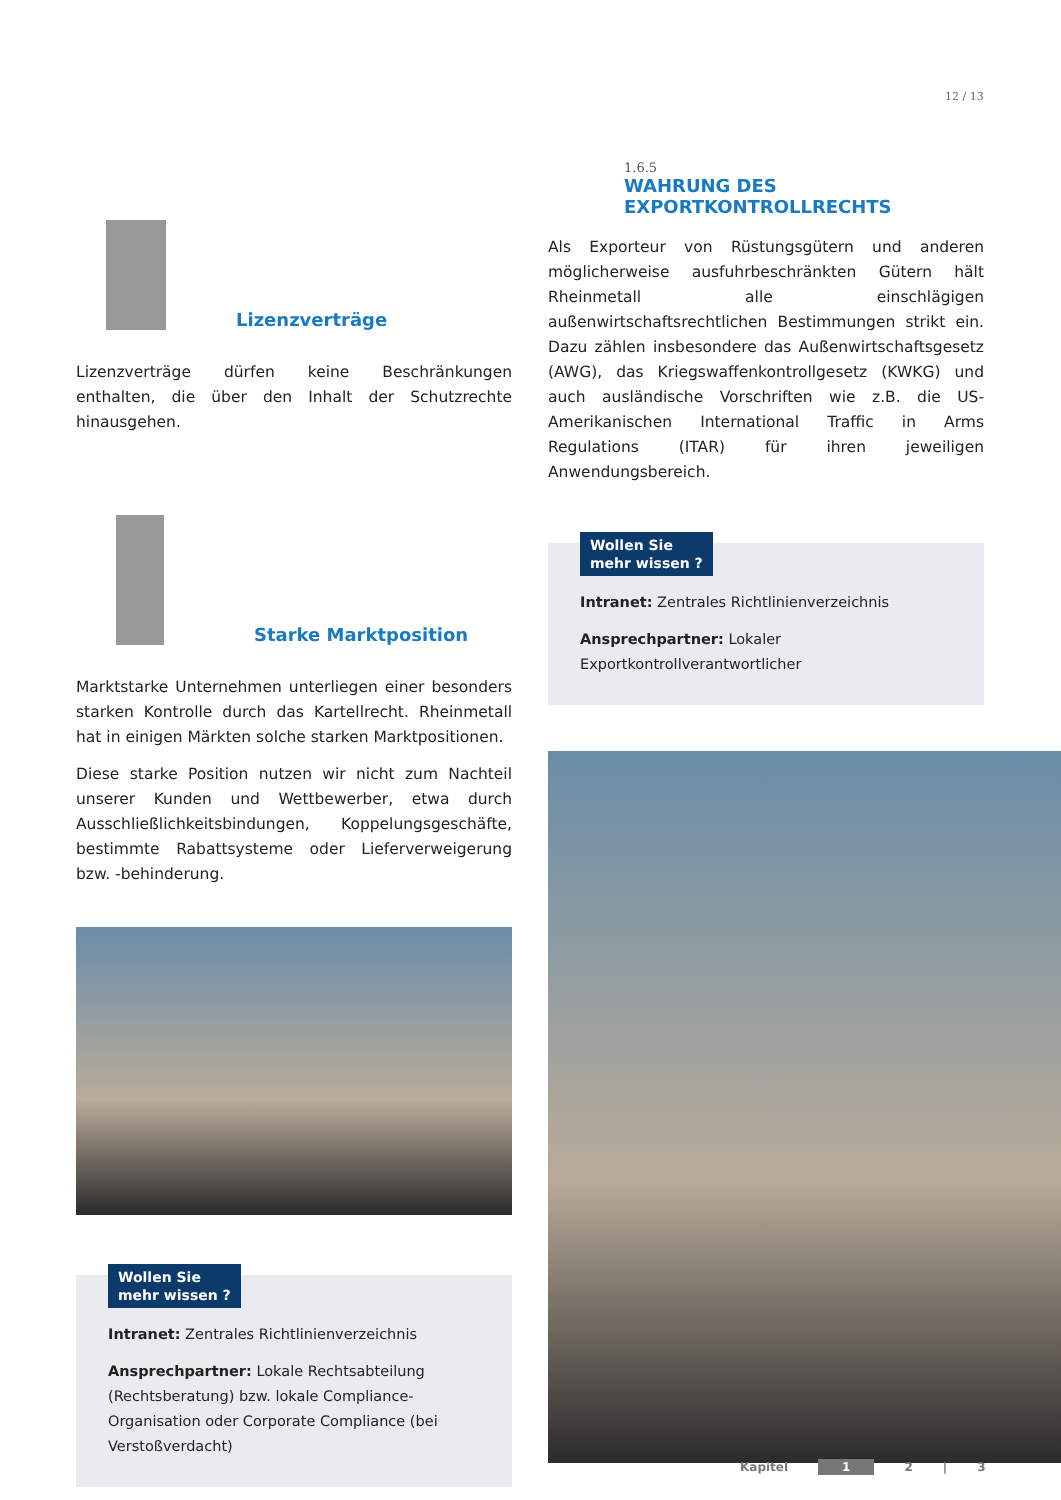12 / 13
Lizenzverträge
Lizenzverträge dürfen keine Beschränkungen enthalten, die über den Inhalt der Schutzrechte hinausgehen.
Starke Marktposition
Marktstarke Unternehmen unterliegen einer besonders starken Kontrolle durch das Kartellrecht. Rheinmetall hat in einigen Märkten solche starken Marktpositionen.
Diese starke Position nutzen wir nicht zum Nachteil unserer Kunden und Wettbewerber, etwa durch Ausschließlichkeitsbindungen, Koppelungsgeschäfte, bestimmte Rabattsysteme oder Lieferverweigerung bzw. -behinderung.
Wollen Sie
mehr wissen ?
Intranet: Zentrales Richtlinienverzeichnis
Ansprechpartner: Lokale Rechtsabteilung (Rechtsberatung) bzw. lokale Compliance-Organisation oder Corporate Compliance (bei Verstoßverdacht)
1.6.5
WAHRUNG DES
EXPORTKONTROLLRECHTS
Als Exporteur von Rüstungsgütern und anderen möglicherweise ausfuhrbeschränkten Gütern hält Rheinmetall alle einschlägigen außenwirtschaftsrechtlichen Bestimmungen strikt ein. Dazu zählen insbesondere das Außenwirtschaftsgesetz (AWG), das Kriegswaffenkontrollgesetz (KWKG) und auch ausländische Vorschriften wie z.B. die US-Amerikanischen International Traffic in Arms Regulations (ITAR) für ihren jeweiligen Anwendungsbereich.
Wollen Sie
mehr wissen ?
Intranet: Zentrales Richtlinienverzeichnis
Ansprechpartner: Lokaler Exportkontrollverantwortlicher
Kapitel 1 2 | 3